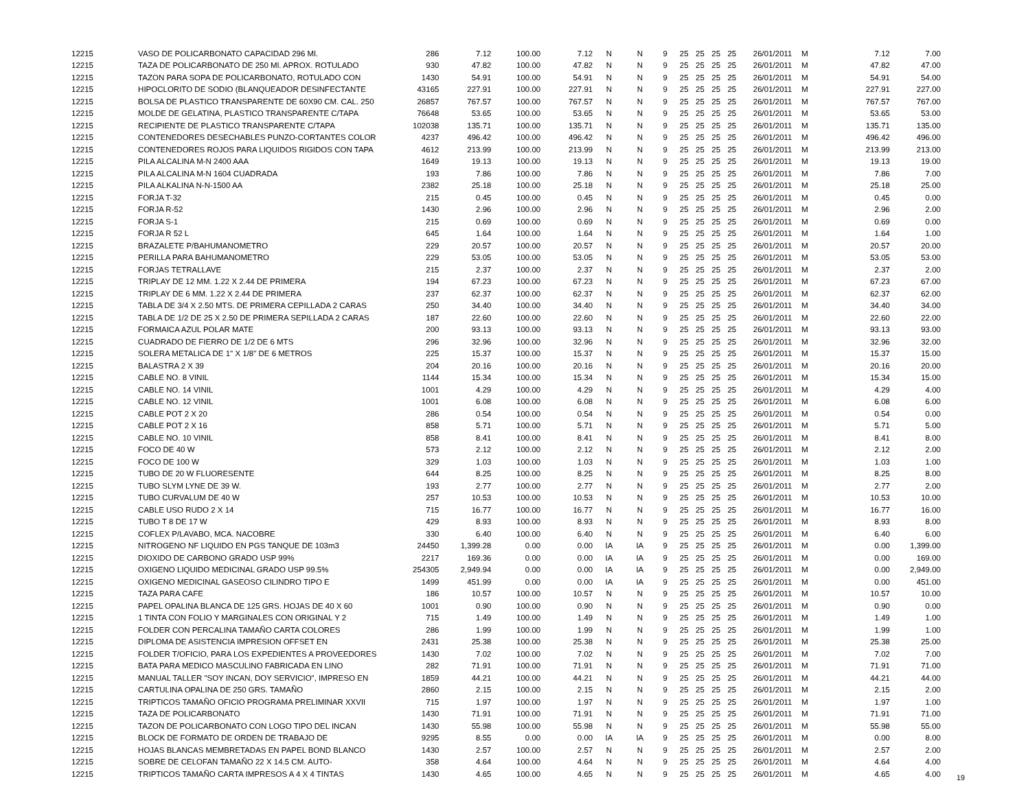| 12215 | VASO DE POLICARBONATO CAPACIDAD 296 Ml. | 286 | 7.12 | 100.00 | 7.12 | N | N | 9 | 25 | 25 | 25 | 25 | 26/01/2011 | M | 7.12 | 7.00 |
| 12215 | TAZA DE POLICARBONATO DE 250 Ml. APROX. ROTULADO | 930 | 47.82 | 100.00 | 47.82 | N | N | 9 | 25 | 25 | 25 | 25 | 26/01/2011 | M | 47.82 | 47.00 |
| 12215 | TAZON PARA SOPA DE POLICARBONATO, ROTULADO CON | 1430 | 54.91 | 100.00 | 54.91 | N | N | 9 | 25 | 25 | 25 | 25 | 26/01/2011 | M | 54.91 | 54.00 |
| 12215 | HIPOCLORITO DE SODIO (BLANQUEADOR DESINFECTANTE | 43165 | 227.91 | 100.00 | 227.91 | N | N | 9 | 25 | 25 | 25 | 25 | 26/01/2011 | M | 227.91 | 227.00 |
| 12215 | BOLSA DE PLASTICO TRANSPARENTE DE 60X90 CM. CAL. 250 | 26857 | 767.57 | 100.00 | 767.57 | N | N | 9 | 25 | 25 | 25 | 25 | 26/01/2011 | M | 767.57 | 767.00 |
| 12215 | MOLDE DE GELATINA, PLASTICO TRANSPARENTE C/TAPA | 76648 | 53.65 | 100.00 | 53.65 | N | N | 9 | 25 | 25 | 25 | 25 | 26/01/2011 | M | 53.65 | 53.00 |
| 12215 | RECIPIENTE DE PLASTICO TRANSPARENTE C/TAPA | 102038 | 135.71 | 100.00 | 135.71 | N | N | 9 | 25 | 25 | 25 | 25 | 26/01/2011 | M | 135.71 | 135.00 |
| 12215 | CONTENEDORES DESECHABLES PUNZO-CORTANTES COLOR | 4237 | 496.42 | 100.00 | 496.42 | N | N | 9 | 25 | 25 | 25 | 25 | 26/01/2011 | M | 496.42 | 496.00 |
| 12215 | CONTENEDORES ROJOS PARA LIQUIDOS RIGIDOS CON TAPA | 4612 | 213.99 | 100.00 | 213.99 | N | N | 9 | 25 | 25 | 25 | 25 | 26/01/2011 | M | 213.99 | 213.00 |
| 12215 | PILA ALCALINA M-N 2400 AAA | 1649 | 19.13 | 100.00 | 19.13 | N | N | 9 | 25 | 25 | 25 | 25 | 26/01/2011 | M | 19.13 | 19.00 |
| 12215 | PILA ALCALINA M-N 1604 CUADRADA | 193 | 7.86 | 100.00 | 7.86 | N | N | 9 | 25 | 25 | 25 | 25 | 26/01/2011 | M | 7.86 | 7.00 |
| 12215 | PILA ALKALINA N-N-1500 AA | 2382 | 25.18 | 100.00 | 25.18 | N | N | 9 | 25 | 25 | 25 | 25 | 26/01/2011 | M | 25.18 | 25.00 |
| 12215 | FORJA T-32 | 215 | 0.45 | 100.00 | 0.45 | N | N | 9 | 25 | 25 | 25 | 25 | 26/01/2011 | M | 0.45 | 0.00 |
| 12215 | FORJA R-52 | 1430 | 2.96 | 100.00 | 2.96 | N | N | 9 | 25 | 25 | 25 | 25 | 26/01/2011 | M | 2.96 | 2.00 |
| 12215 | FORJA S-1 | 215 | 0.69 | 100.00 | 0.69 | N | N | 9 | 25 | 25 | 25 | 25 | 26/01/2011 | M | 0.69 | 0.00 |
| 12215 | FORJA R 52 L | 645 | 1.64 | 100.00 | 1.64 | N | N | 9 | 25 | 25 | 25 | 25 | 26/01/2011 | M | 1.64 | 1.00 |
| 12215 | BRAZALETE P/BAHUMANOMETRO | 229 | 20.57 | 100.00 | 20.57 | N | N | 9 | 25 | 25 | 25 | 25 | 26/01/2011 | M | 20.57 | 20.00 |
| 12215 | PERILLA PARA BAHUMANOMETRO | 229 | 53.05 | 100.00 | 53.05 | N | N | 9 | 25 | 25 | 25 | 25 | 26/01/2011 | M | 53.05 | 53.00 |
| 12215 | FORJAS TETRALLAVE | 215 | 2.37 | 100.00 | 2.37 | N | N | 9 | 25 | 25 | 25 | 25 | 26/01/2011 | M | 2.37 | 2.00 |
| 12215 | TRIPLAY DE 12 MM. 1.22 X 2.44 DE PRIMERA | 194 | 67.23 | 100.00 | 67.23 | N | N | 9 | 25 | 25 | 25 | 25 | 26/01/2011 | M | 67.23 | 67.00 |
| 12215 | TRIPLAY DE 6 MM. 1.22 X 2.44 DE PRIMERA | 237 | 62.37 | 100.00 | 62.37 | N | N | 9 | 25 | 25 | 25 | 25 | 26/01/2011 | M | 62.37 | 62.00 |
| 12215 | TABLA DE 3/4 X 2.50 MTS. DE PRIMERA CEPILLADA 2 CARAS | 250 | 34.40 | 100.00 | 34.40 | N | N | 9 | 25 | 25 | 25 | 25 | 26/01/2011 | M | 34.40 | 34.00 |
| 12215 | TABLA DE 1/2 DE 25 X 2.50 DE PRIMERA SEPILLADA 2 CARAS | 187 | 22.60 | 100.00 | 22.60 | N | N | 9 | 25 | 25 | 25 | 25 | 26/01/2011 | M | 22.60 | 22.00 |
| 12215 | FORMAICA AZUL POLAR MATE | 200 | 93.13 | 100.00 | 93.13 | N | N | 9 | 25 | 25 | 25 | 25 | 26/01/2011 | M | 93.13 | 93.00 |
| 12215 | CUADRADO DE FIERRO DE 1/2 DE 6 MTS | 296 | 32.96 | 100.00 | 32.96 | N | N | 9 | 25 | 25 | 25 | 25 | 26/01/2011 | M | 32.96 | 32.00 |
| 12215 | SOLERA METALICA DE 1" X 1/8" DE 6 METROS | 225 | 15.37 | 100.00 | 15.37 | N | N | 9 | 25 | 25 | 25 | 25 | 26/01/2011 | M | 15.37 | 15.00 |
| 12215 | BALASTRA 2 X 39 | 204 | 20.16 | 100.00 | 20.16 | N | N | 9 | 25 | 25 | 25 | 25 | 26/01/2011 | M | 20.16 | 20.00 |
| 12215 | CABLE NO. 8 VINIL | 1144 | 15.34 | 100.00 | 15.34 | N | N | 9 | 25 | 25 | 25 | 25 | 26/01/2011 | M | 15.34 | 15.00 |
| 12215 | CABLE NO. 14 VINIL | 1001 | 4.29 | 100.00 | 4.29 | N | N | 9 | 25 | 25 | 25 | 25 | 26/01/2011 | M | 4.29 | 4.00 |
| 12215 | CABLE NO. 12 VINIL | 1001 | 6.08 | 100.00 | 6.08 | N | N | 9 | 25 | 25 | 25 | 25 | 26/01/2011 | M | 6.08 | 6.00 |
| 12215 | CABLE POT 2 X 20 | 286 | 0.54 | 100.00 | 0.54 | N | N | 9 | 25 | 25 | 25 | 25 | 26/01/2011 | M | 0.54 | 0.00 |
| 12215 | CABLE POT 2 X 16 | 858 | 5.71 | 100.00 | 5.71 | N | N | 9 | 25 | 25 | 25 | 25 | 26/01/2011 | M | 5.71 | 5.00 |
| 12215 | CABLE NO. 10 VINIL | 858 | 8.41 | 100.00 | 8.41 | N | N | 9 | 25 | 25 | 25 | 25 | 26/01/2011 | M | 8.41 | 8.00 |
| 12215 | FOCO DE 40 W | 573 | 2.12 | 100.00 | 2.12 | N | N | 9 | 25 | 25 | 25 | 25 | 26/01/2011 | M | 2.12 | 2.00 |
| 12215 | FOCO DE 100 W | 329 | 1.03 | 100.00 | 1.03 | N | N | 9 | 25 | 25 | 25 | 25 | 26/01/2011 | M | 1.03 | 1.00 |
| 12215 | TUBO DE 20 W FLUORESENTE | 644 | 8.25 | 100.00 | 8.25 | N | N | 9 | 25 | 25 | 25 | 25 | 26/01/2011 | M | 8.25 | 8.00 |
| 12215 | TUBO SLYM LYNE DE 39 W. | 193 | 2.77 | 100.00 | 2.77 | N | N | 9 | 25 | 25 | 25 | 25 | 26/01/2011 | M | 2.77 | 2.00 |
| 12215 | TUBO CURVALUM DE 40 W | 257 | 10.53 | 100.00 | 10.53 | N | N | 9 | 25 | 25 | 25 | 25 | 26/01/2011 | M | 10.53 | 10.00 |
| 12215 | CABLE USO RUDO 2 X 14 | 715 | 16.77 | 100.00 | 16.77 | N | N | 9 | 25 | 25 | 25 | 25 | 26/01/2011 | M | 16.77 | 16.00 |
| 12215 | TUBO T 8 DE 17 W | 429 | 8.93 | 100.00 | 8.93 | N | N | 9 | 25 | 25 | 25 | 25 | 26/01/2011 | M | 8.93 | 8.00 |
| 12215 | COFLEX P/LAVABO, MCA. NACOBRE | 330 | 6.40 | 100.00 | 6.40 | N | N | 9 | 25 | 25 | 25 | 25 | 26/01/2011 | M | 6.40 | 6.00 |
| 12215 | NITROGENO NF LIQUIDO EN PGS TANQUE DE 103m3 | 24450 | 1,399.28 | 0.00 | 0.00 | IA | IA | 9 | 25 | 25 | 25 | 25 | 26/01/2011 | M | 0.00 | 1,399.00 |
| 12215 | DIOXIDO DE CARBONO GRADO USP 99% | 2217 | 169.36 | 0.00 | 0.00 | IA | IA | 9 | 25 | 25 | 25 | 25 | 26/01/2011 | M | 0.00 | 169.00 |
| 12215 | OXIGENO LIQUIDO MEDICINAL GRADO USP 99.5% | 254305 | 2,949.94 | 0.00 | 0.00 | IA | IA | 9 | 25 | 25 | 25 | 25 | 26/01/2011 | M | 0.00 | 2,949.00 |
| 12215 | OXIGENO MEDICINAL GASEOSO CILINDRO TIPO E | 1499 | 451.99 | 0.00 | 0.00 | IA | IA | 9 | 25 | 25 | 25 | 25 | 26/01/2011 | M | 0.00 | 451.00 |
| 12215 | TAZA PARA CAFE | 186 | 10.57 | 100.00 | 10.57 | N | N | 9 | 25 | 25 | 25 | 25 | 26/01/2011 | M | 10.57 | 10.00 |
| 12215 | PAPEL OPALINA BLANCA DE 125 GRS. HOJAS DE 40 X 60 | 1001 | 0.90 | 100.00 | 0.90 | N | N | 9 | 25 | 25 | 25 | 25 | 26/01/2011 | M | 0.90 | 0.00 |
| 12215 | 1 TINTA CON FOLIO Y MARGINALES CON ORIGINAL Y 2 | 715 | 1.49 | 100.00 | 1.49 | N | N | 9 | 25 | 25 | 25 | 25 | 26/01/2011 | M | 1.49 | 1.00 |
| 12215 | FOLDER CON PERCALINA TAMAÑO CARTA COLORES | 286 | 1.99 | 100.00 | 1.99 | N | N | 9 | 25 | 25 | 25 | 25 | 26/01/2011 | M | 1.99 | 1.00 |
| 12215 | DIPLOMA DE ASISTENCIA IMPRESION OFFSET EN | 2431 | 25.38 | 100.00 | 25.38 | N | N | 9 | 25 | 25 | 25 | 25 | 26/01/2011 | M | 25.38 | 25.00 |
| 12215 | FOLDER T/OFICIO, PARA LOS EXPEDIENTES A PROVEEDORES | 1430 | 7.02 | 100.00 | 7.02 | N | N | 9 | 25 | 25 | 25 | 25 | 26/01/2011 | M | 7.02 | 7.00 |
| 12215 | BATA PARA MEDICO MASCULINO FABRICADA EN LINO | 282 | 71.91 | 100.00 | 71.91 | N | N | 9 | 25 | 25 | 25 | 25 | 26/01/2011 | M | 71.91 | 71.00 |
| 12215 | MANUAL TALLER "SOY INCAN, DOY SERVICIO", IMPRESO EN | 1859 | 44.21 | 100.00 | 44.21 | N | N | 9 | 25 | 25 | 25 | 25 | 26/01/2011 | M | 44.21 | 44.00 |
| 12215 | CARTULINA OPALINA DE 250 GRS. TAMAÑO | 2860 | 2.15 | 100.00 | 2.15 | N | N | 9 | 25 | 25 | 25 | 25 | 26/01/2011 | M | 2.15 | 2.00 |
| 12215 | TRIPTICOS TAMAÑO OFICIO PROGRAMA PRELIMINAR XXVII | 715 | 1.97 | 100.00 | 1.97 | N | N | 9 | 25 | 25 | 25 | 25 | 26/01/2011 | M | 1.97 | 1.00 |
| 12215 | TAZA DE POLICARBONATO | 1430 | 71.91 | 100.00 | 71.91 | N | N | 9 | 25 | 25 | 25 | 25 | 26/01/2011 | M | 71.91 | 71.00 |
| 12215 | TAZON DE POLICARBONATO CON LOGO TIPO DEL INCAN | 1430 | 55.98 | 100.00 | 55.98 | N | N | 9 | 25 | 25 | 25 | 25 | 26/01/2011 | M | 55.98 | 55.00 |
| 12215 | BLOCK DE FORMATO DE ORDEN DE TRABAJO DE | 9295 | 8.55 | 0.00 | 0.00 | IA | IA | 9 | 25 | 25 | 25 | 25 | 26/01/2011 | M | 0.00 | 8.00 |
| 12215 | HOJAS BLANCAS MEMBRETADAS EN PAPEL BOND BLANCO | 1430 | 2.57 | 100.00 | 2.57 | N | N | 9 | 25 | 25 | 25 | 25 | 26/01/2011 | M | 2.57 | 2.00 |
| 12215 | SOBRE DE CELOFAN TAMAÑO 22 X 14.5 CM. AUTO- | 358 | 4.64 | 100.00 | 4.64 | N | N | 9 | 25 | 25 | 25 | 25 | 26/01/2011 | M | 4.64 | 4.00 |
| 12215 | TRIPTICOS TAMAÑO CARTA IMPRESOS A 4 X 4 TINTAS | 1430 | 4.65 | 100.00 | 4.65 | N | N | 9 | 25 | 25 | 25 | 25 | 26/01/2011 | M | 4.65 | 4.00 |
19